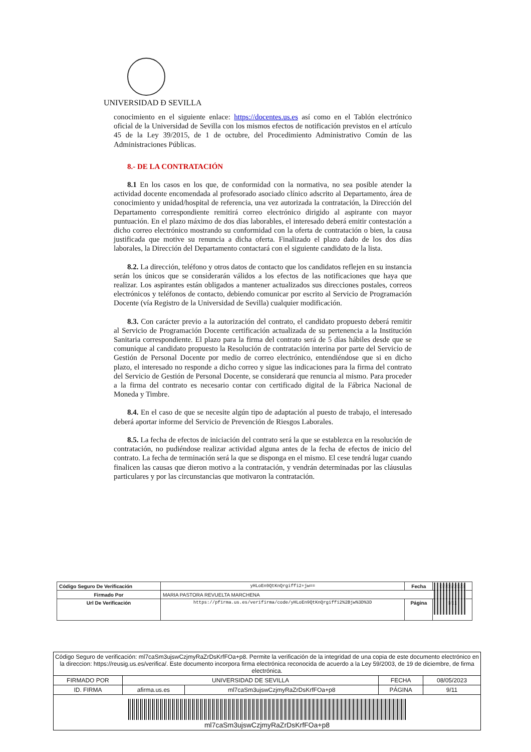UNIVERSIDAD Ð SEVILLA
conocimiento en el siguiente enlace: https://docentes.us.es así como en el Tablón electrónico oficial de la Universidad de Sevilla con los mismos efectos de notificación previstos en el artículo 45 de la Ley 39/2015, de 1 de octubre, del Procedimiento Administrativo Común de las Administraciones Públicas.
8.- DE LA CONTRATACIÓN
8.1 En los casos en los que, de conformidad con la normativa, no sea posible atender la actividad docente encomendada al profesorado asociado clínico adscrito al Departamento, área de conocimiento y unidad/hospital de referencia, una vez autorizada la contratación, la Dirección del Departamento correspondiente remitirá correo electrónico dirigido al aspirante con mayor puntuación. En el plazo máximo de dos días laborables, el interesado deberá emitir contestación a dicho correo electrónico mostrando su conformidad con la oferta de contratación o bien, la causa justificada que motive su renuncia a dicha oferta. Finalizado el plazo dado de los dos días laborales, la Dirección del Departamento contactará con el siguiente candidato de la lista.
8.2. La dirección, teléfono y otros datos de contacto que los candidatos reflejen en su instancia serán los únicos que se considerarán válidos a los efectos de las notificaciones que haya que realizar. Los aspirantes están obligados a mantener actualizados sus direcciones postales, correos electrónicos y teléfonos de contacto, debiendo comunicar por escrito al Servicio de Programación Docente (vía Registro de la Universidad de Sevilla) cualquier modificación.
8.3. Con carácter previo a la autorización del contrato, el candidato propuesto deberá remitir al Servicio de Programación Docente certificación actualizada de su pertenencia a la Institución Sanitaria correspondiente. El plazo para la firma del contrato será de 5 días hábiles desde que se comunique al candidato propuesto la Resolución de contratación interina por parte del Servicio de Gestión de Personal Docente por medio de correo electrónico, entendiéndose que si en dicho plazo, el interesado no responde a dicho correo y sigue las indicaciones para la firma del contrato del Servicio de Gestión de Personal Docente, se considerará que renuncia al mismo. Para proceder a la firma del contrato es necesario contar con certificado digital de la Fábrica Nacional de Moneda y Timbre.
8.4. En el caso de que se necesite algún tipo de adaptación al puesto de trabajo, el interesado deberá aportar informe del Servicio de Prevención de Riesgos Laborales.
8.5. La fecha de efectos de iniciación del contrato será la que se establezca en la resolución de contratación, no pudiéndose realizar actividad alguna antes de la fecha de efectos de inicio del contrato. La fecha de terminación será la que se disponga en el mismo. El cese tendrá lugar cuando finalicen las causas que dieron motivo a la contratación, y vendrán determinadas por las cláusulas particulares y por las circunstancias que motivaron la contratación.
| Código Seguro De Verificación | yHLoEn9QtKnQrgiffi2+jw== | Fecha | 07/05/2023 |
| Firmado Por | MARIA PASTORA REVUELTA MARCHENA | | |
| Url De Verificación | https://pfirma.us.es/verifirma/code/yHLoEn9QtKnQrgiffi2%2Bjw%3D%3D | Página | 9/11 |
| Código Seguro de verificación: ml7caSm3ujswCzjmyRaZrDsKrfFOa+p8. Permite la verificación de la integridad de una copia de este documento electrónico en la direccion: https://reusig.us.es/verifica/. Este documento incorpora firma electrónica reconocida de acuerdo a la Ley 59/2003, de 19 de diciembre, de firma electrónica. | | | | |
| FIRMADO POR | UNIVERSIDAD DE SEVILLA | | FECHA | 08/05/2023 |
| ID. FIRMA | afirma.us.es | ml7caSm3ujswCzjmyRaZrDsKrfFOa+p8 | PÁGINA | 9/11 |
| ml7caSm3ujswCzjmyRaZrDsKrfFOa+p8 | | | | |